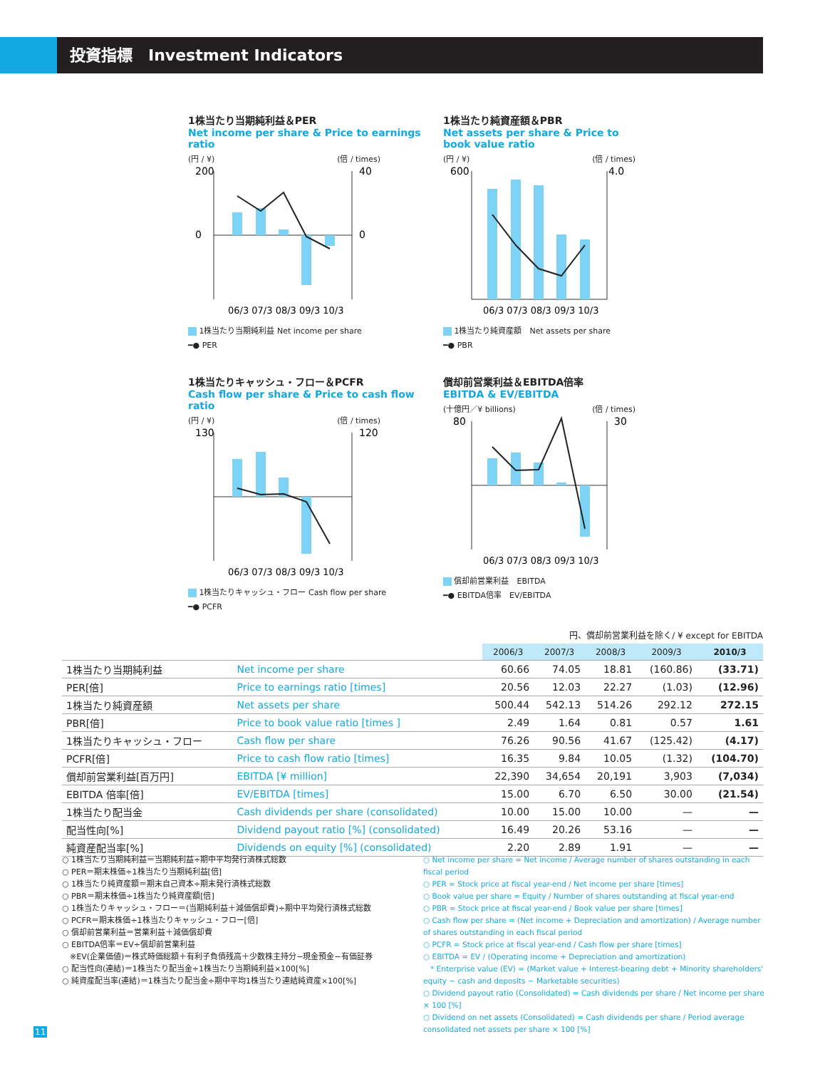投資指標　Investment Indicators
1株当たり当期純利益＆PER
Net income per share & Price to earnings ratio
(円 / ¥) (倍 / times)
200
40
0
0
06/3 07/3 08/3 09/3 10/3
1株当たり当期純利益 Net income per share
━● PER
1株当たり純資産額＆PBR
Net assets per share & Price to book value ratio
(円 / ¥) (倍 / times)
600
4.0
06/3 07/3 08/3 09/3 10/3
1株当たり純資産額　Net assets per share
━● PBR
1株当たりキャッシュ・フロー＆PCFR
Cash flow per share & Price to cash flow ratio
(円 / ¥) (倍 / times)
130
120
06/3 07/3 08/3 09/3 10/3
1株当たりキャッシュ・フロー Cash flow per share
━● PCFR
償却前営業利益＆EBITDA倍率
EBITDA & EV/EBITDA
(十億円／¥ billions) (倍 / times)
80
30
06/3 07/3 08/3 09/3 10/3
償却前営業利益　EBITDA
━● EBITDA倍率　EV/EBITDA
円、償却前営業利益を除く/ ¥ except for EBITDA
| | | 2006/3 | 2007/3 | 2008/3 | 2009/3 | 2010/3 |
| 1株当たり当期純利益 | Net income per share | 60.66 | 74.05 | 18.81 | (160.86) | (33.71) |
| PER[倍] | Price to earnings ratio [times] | 20.56 | 12.03 | 22.27 | (1.03) | (12.96) |
| 1株当たり純資産額 | Net assets per share | 500.44 | 542.13 | 514.26 | 292.12 | 272.15 |
| PBR[倍] | Price to book value ratio [times ] | 2.49 | 1.64 | 0.81 | 0.57 | 1.61 |
| 1株当たりキャッシュ・フロー | Cash flow per share | 76.26 | 90.56 | 41.67 | (125.42) | (4.17) |
| PCFR[倍] | Price to cash flow ratio [times] | 16.35 | 9.84 | 10.05 | (1.32) | (104.70) |
| 償却前営業利益[百万円] | EBITDA [¥ million] | 22,390 | 34,654 | 20,191 | 3,903 | (7,034) |
| EBITDA 倍率[倍] | EV/EBITDA [times] | 15.00 | 6.70 | 6.50 | 30.00 | (21.54) |
| 1株当たり配当金 | Cash dividends per share (consolidated) | 10.00 | 15.00 | 10.00 | — | — |
| 配当性向[%] | Dividend payout ratio [%] (consolidated) | 16.49 | 20.26 | 53.16 | — | — |
| 純資産配当率[%] | Dividends on equity [%] (consolidated) | 2.20 | 2.89 | 1.91 | — | — |
○ 1株当たり当期純利益＝当期純利益÷期中平均発行済株式総数
○ PER＝期末株価÷1株当たり当期純利益[倍]
○ 1株当たり純資産額＝期末自己資本÷期末発行済株式総数
○ PBR＝期末株価÷1株当たり純資産額[倍]
○ 1株当たりキャッシュ・フロー＝(当期純利益＋減価償却費)÷期中平均発行済株式総数
○ PCFR＝期末株価÷1株当たりキャッシュ・フロー[倍]
○ 償却前営業利益＝営業利益＋減価償却費
○ EBITDA倍率＝EV÷償却前営業利益
　※EV(企業価値)＝株式時価総額＋有利子負債残高＋少数株主持分−現金預金−有価証券
○ 配当性向(連結)＝1株当たり配当金÷1株当たり当期純利益×100[%]
○ 純資産配当率(連結)＝1株当たり配当金÷期中平均1株当たり連結純資産×100[%]
○ Net income per share = Net income / Average number of shares outstanding in each fiscal period
○ PER = Stock price at fiscal year-end / Net income per share [times]
○ Book value per share = Equity / Number of shares outstanding at fiscal year-end
○ PBR = Stock price at fiscal year-end / Book value per share [times]
○ Cash flow per share = (Net income + Depreciation and amortization) / Average number of shares outstanding in each fiscal period
○ PCFR = Stock price at fiscal year-end / Cash flow per share [times]
○ EBITDA = EV / (Operating income + Depreciation and amortization)
　* Enterprise value (EV) = (Market value + Interest-bearing debt + Minority shareholders' equity − cash and deposits − Marketable securities)
○ Dividend payout ratio (Consolidated) = Cash dividends per share / Net income per share × 100 [%]
○ Dividend on net assets (Consolidated) = Cash dividends per share / Period average consolidated net assets per share × 100 [%]
11